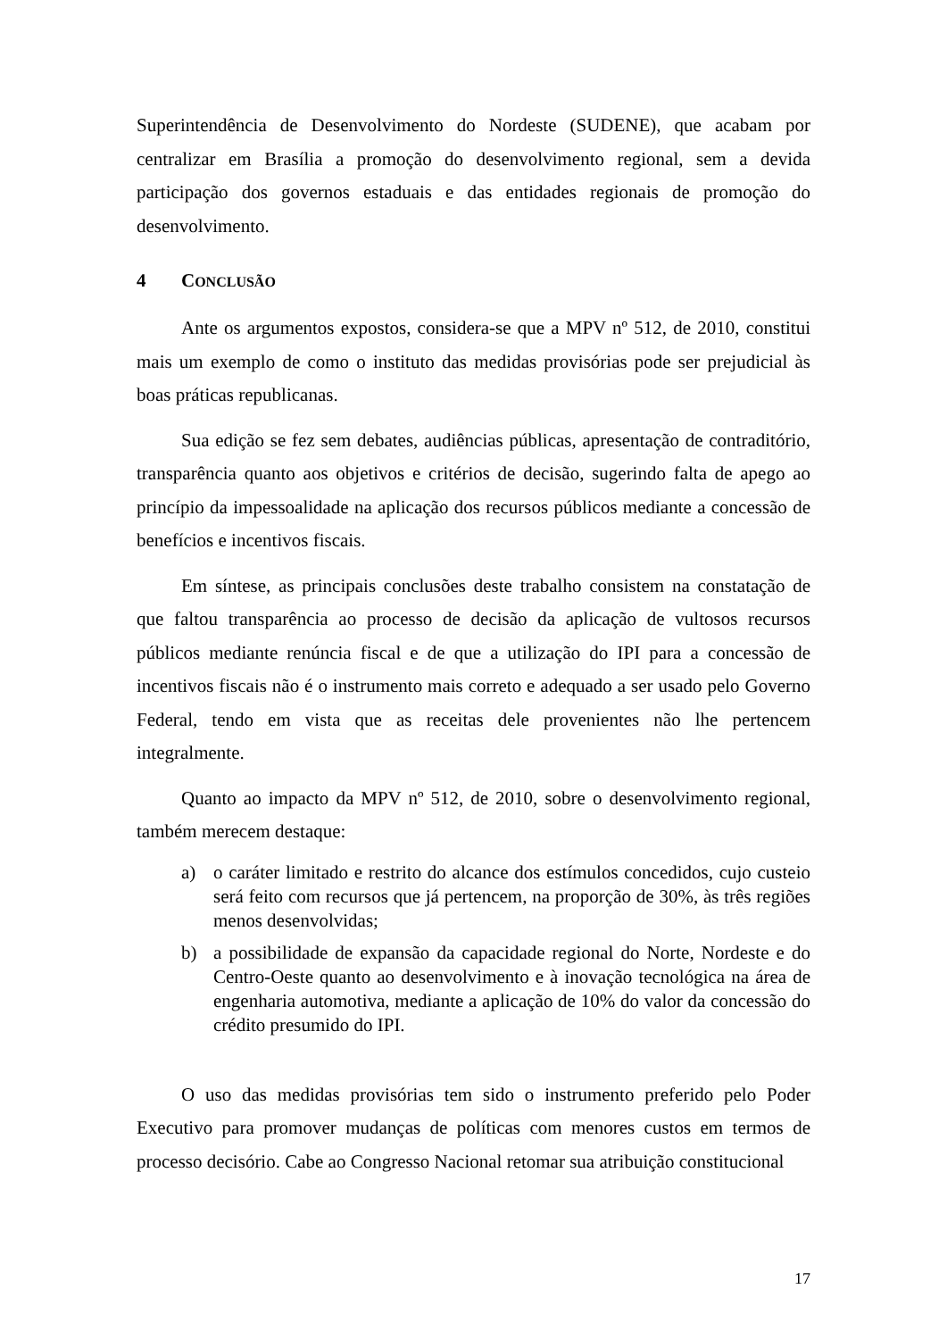Superintendência de Desenvolvimento do Nordeste (SUDENE), que acabam por centralizar em Brasília a promoção do desenvolvimento regional, sem a devida participação dos governos estaduais e das entidades regionais de promoção do desenvolvimento.
4 CONCLUSÃO
Ante os argumentos expostos, considera-se que a MPV nº 512, de 2010, constitui mais um exemplo de como o instituto das medidas provisórias pode ser prejudicial às boas práticas republicanas.
Sua edição se fez sem debates, audiências públicas, apresentação de contraditório, transparência quanto aos objetivos e critérios de decisão, sugerindo falta de apego ao princípio da impessoalidade na aplicação dos recursos públicos mediante a concessão de benefícios e incentivos fiscais.
Em síntese, as principais conclusões deste trabalho consistem na constatação de que faltou transparência ao processo de decisão da aplicação de vultosos recursos públicos mediante renúncia fiscal e de que a utilização do IPI para a concessão de incentivos fiscais não é o instrumento mais correto e adequado a ser usado pelo Governo Federal, tendo em vista que as receitas dele provenientes não lhe pertencem integralmente.
Quanto ao impacto da MPV nº 512, de 2010, sobre o desenvolvimento regional, também merecem destaque:
a) o caráter limitado e restrito do alcance dos estímulos concedidos, cujo custeio será feito com recursos que já pertencem, na proporção de 30%, às três regiões menos desenvolvidas;
b) a possibilidade de expansão da capacidade regional do Norte, Nordeste e do Centro-Oeste quanto ao desenvolvimento e à inovação tecnológica na área de engenharia automotiva, mediante a aplicação de 10% do valor da concessão do crédito presumido do IPI.
O uso das medidas provisórias tem sido o instrumento preferido pelo Poder Executivo para promover mudanças de políticas com menores custos em termos de processo decisório. Cabe ao Congresso Nacional retomar sua atribuição constitucional
17